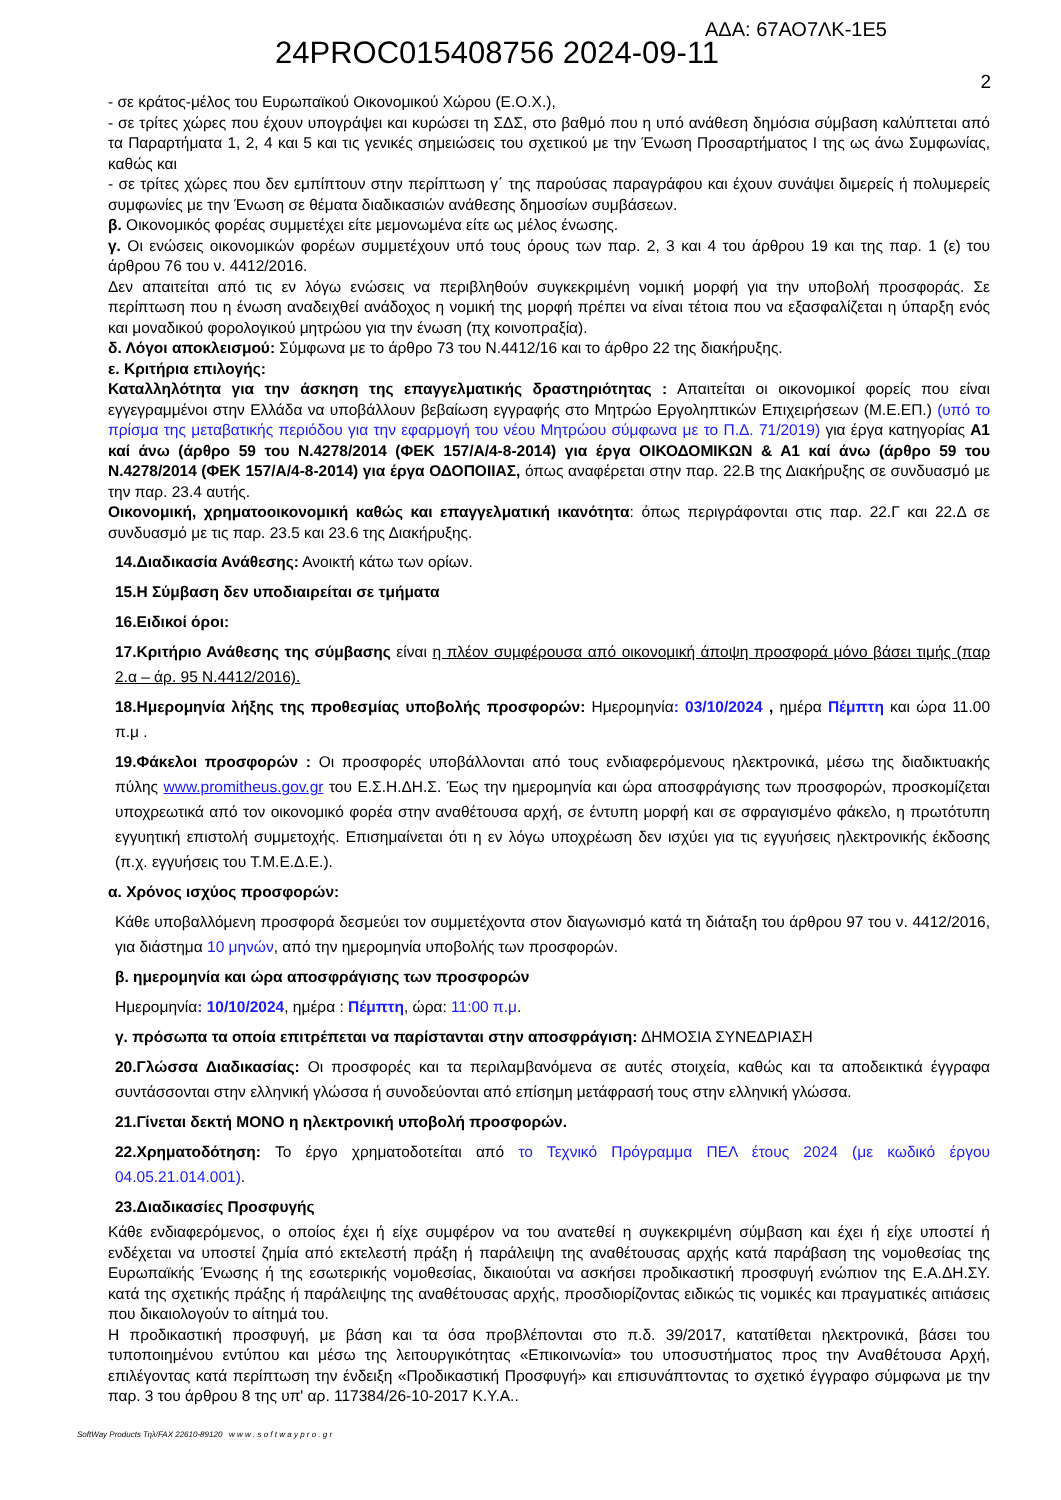ΑΔΑ: 67ΑΟ7ΛΚ-1Ε5
24PROC015408756 2024-09-11
2
- σε κράτος-μέλος του Ευρωπαϊκού Οικονομικού Χώρου (Ε.Ο.Χ.),
- σε τρίτες χώρες που έχουν υπογράψει και κυρώσει τη ΣΔΣ, στο βαθμό που η υπό ανάθεση δημόσια σύμβαση καλύπτεται από τα Παραρτήματα 1, 2, 4 και 5 και τις γενικές σημειώσεις του σχετικού με την Ένωση Προσαρτήματος Ι της ως άνω Συμφωνίας, καθώς και
- σε τρίτες χώρες που δεν εμπίπτουν στην περίπτωση γ΄ της παρούσας παραγράφου και έχουν συνάψει διμερείς ή πολυμερείς συμφωνίες με την Ένωση σε θέματα διαδικασιών ανάθεσης δημοσίων συμβάσεων.
β. Οικονομικός φορέας συμμετέχει είτε μεμονωμένα είτε ως μέλος ένωσης.
γ. Οι ενώσεις οικονομικών φορέων συμμετέχουν υπό τους όρους των παρ. 2, 3 και 4 του άρθρου 19 και της παρ. 1 (ε) του άρθρου 76 του ν. 4412/2016.
Δεν απαιτείται από τις εν λόγω ενώσεις να περιβληθούν συγκεκριμένη νομική μορφή για την υποβολή προσφοράς. Σε περίπτωση που η ένωση αναδειχθεί ανάδοχος η νομική της μορφή πρέπει να είναι τέτοια που να εξασφαλίζεται η ύπαρξη ενός και μοναδικού φορολογικού μητρώου για την ένωση (πχ κοινοπραξία).
δ. Λόγοι αποκλεισμού: Σύμφωνα με το άρθρο 73 του Ν.4412/16 και το άρθρο 22 της διακήρυξης.
ε. Κριτήρια επιλογής:
Καταλληλότητα για την άσκηση της επαγγελματικής δραστηριότητας : Απαιτείται οι οικονομικοί φορείς που είναι εγγεγραμμένοι στην Ελλάδα να υποβάλλουν βεβαίωση εγγραφής στο Μητρώο Εργοληπτικών Επιχειρήσεων (Μ.Ε.ΕΠ.) (υπό το πρίσμα της μεταβατικής περιόδου για την εφαρμογή του νέου Μητρώου σύμφωνα με το Π.Δ. 71/2019) για έργα κατηγορίας Α1 καί άνω (άρθρο 59 του Ν.4278/2014 (ΦΕΚ 157/Α/4-8-2014) για έργα ΟΙΚΟΔΟΜΙΚΩΝ & Α1 καί άνω (άρθρο 59 του Ν.4278/2014 (ΦΕΚ 157/Α/4-8-2014) για έργα ΟΔΟΠΟΙΙΑΣ, όπως αναφέρεται στην παρ. 22.Β της Διακήρυξης σε συνδυασμό με την παρ. 23.4 αυτής.
Οικονομική, χρηματοοικονομική καθώς και επαγγελματική ικανότητα: όπως περιγράφονται στις παρ. 22.Γ και 22.Δ σε συνδυασμό με τις παρ. 23.5 και 23.6 της Διακήρυξης.
14.Διαδικασία Ανάθεσης: Ανοικτή κάτω των ορίων.
15.Η Σύμβαση δεν υποδιαιρείται σε τμήματα
16.Ειδικοί όροι:
17.Κριτήριο Ανάθεσης της σύμβασης είναι η πλέον συμφέρουσα από οικονομική άποψη προσφορά μόνο βάσει τιμής (παρ 2.α – άρ. 95 Ν.4412/2016).
18.Ημερομηνία λήξης της προθεσμίας υποβολής προσφορών: Ημερομηνία: 03/10/2024 , ημέρα Πέμπτη και ώρα 11.00 π.μ .
19.Φάκελοι προσφορών : Οι προσφορές υποβάλλονται από τους ενδιαφερόμενους ηλεκτρονικά, μέσω της διαδικτυακής πύλης www.promitheus.gov.gr του Ε.Σ.Η.ΔΗ.Σ. Έως την ημερομηνία και ώρα αποσφράγισης των προσφορών, προσκομίζεται υποχρεωτικά από τον οικονομικό φορέα στην αναθέτουσα αρχή, σε έντυπη μορφή και σε σφραγισμένο φάκελο, η πρωτότυπη εγγυητική επιστολή συμμετοχής. Επισημαίνεται ότι η εν λόγω υποχρέωση δεν ισχύει για τις εγγυήσεις ηλεκτρονικής έκδοσης (π.χ. εγγυήσεις του Τ.Μ.Ε.Δ.Ε.).
α. Χρόνος ισχύος προσφορών:
Κάθε υποβαλλόμενη προσφορά δεσμεύει τον συμμετέχοντα στον διαγωνισμό κατά τη διάταξη του άρθρου 97 του ν. 4412/2016, για διάστημα 10 μηνών, από την ημερομηνία υποβολής των προσφορών.
β. ημερομηνία και ώρα αποσφράγισης των προσφορών
Ημερομηνία: 10/10/2024, ημέρα : Πέμπτη, ώρα: 11:00 π.μ.
γ. πρόσωπα τα οποία επιτρέπεται να παρίστανται στην αποσφράγιση: ΔΗΜΟΣΙΑ ΣΥΝΕΔΡΙΑΣΗ
20.Γλώσσα Διαδικασίας: Οι προσφορές και τα περιλαμβανόμενα σε αυτές στοιχεία, καθώς και τα αποδεικτικά έγγραφα συντάσσονται στην ελληνική γλώσσα ή συνοδεύονται από επίσημη μετάφρασή τους στην ελληνική γλώσσα.
21.Γίνεται δεκτή ΜΟΝΟ η ηλεκτρονική υποβολή προσφορών.
22.Χρηματοδότηση: Το έργο χρηματοδοτείται από το Τεχνικό Πρόγραμμα ΠΕΛ έτους 2024 (με κωδικό έργου 04.05.21.014.001).
23.Διαδικασίες Προσφυγής
Κάθε ενδιαφερόμενος, ο οποίος έχει ή είχε συμφέρον να του ανατεθεί η συγκεκριμένη σύμβαση και έχει ή είχε υποστεί ή ενδέχεται να υποστεί ζημία από εκτελεστή πράξη ή παράλειψη της αναθέτουσας αρχής κατά παράβαση της νομοθεσίας της Ευρωπαϊκής Ένωσης ή της εσωτερικής νομοθεσίας, δικαιούται να ασκήσει προδικαστική προσφυγή ενώπιον της Ε.Α.ΔΗ.ΣΥ. κατά της σχετικής πράξης ή παράλειψης της αναθέτουσας αρχής, προσδιορίζοντας ειδικώς τις νομικές και πραγματικές αιτιάσεις που δικαιολογούν το αίτημά του.
Η προδικαστική προσφυγή, με βάση και τα όσα προβλέπονται στο π.δ. 39/2017, κατατίθεται ηλεκτρονικά, βάσει του τυποποιημένου εντύπου και μέσω της λειτουργικότητας «Επικοινωνία» του υποσυστήματος προς την Αναθέτουσα Αρχή, επιλέγοντας κατά περίπτωση την ένδειξη «Προδικαστική Προσφυγή» και επισυνάπτοντας το σχετικό έγγραφο σύμφωνα με την παρ. 3 του άρθρου 8 της υπ' αρ. 117384/26-10-2017 Κ.Υ.Α..
SoftWay Products Τηλ/FAX 22610-89120 w w w . s o f t w a y p r o . g r